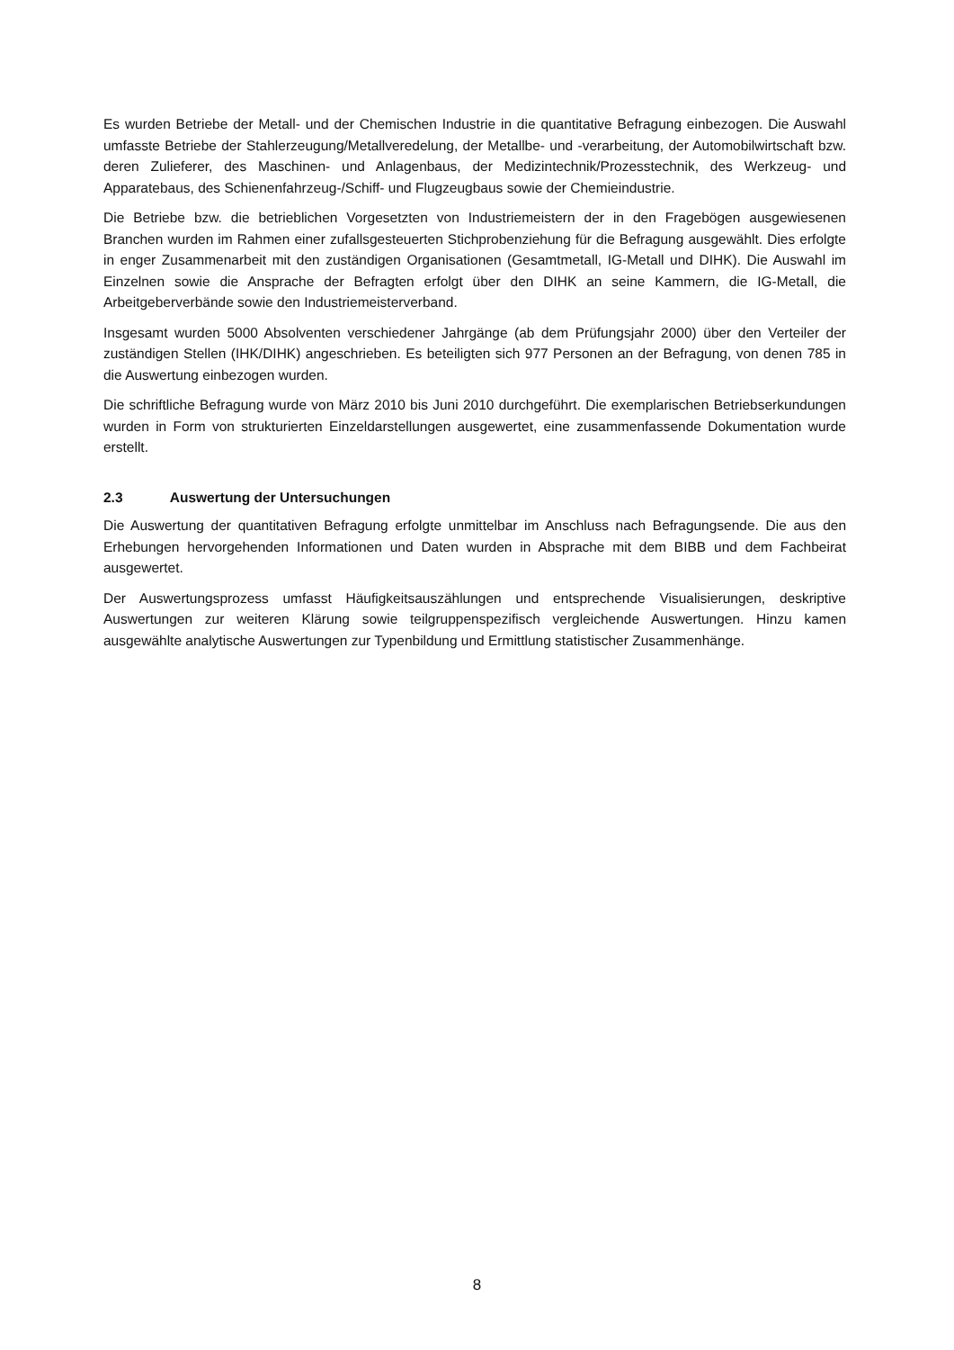Es wurden Betriebe der Metall- und der Chemischen Industrie in die quantitative Befragung einbezogen. Die Auswahl umfasste Betriebe der Stahlerzeugung/Metallveredelung, der Metallbe- und -verarbeitung, der Automobilwirtschaft bzw. deren Zulieferer, des Maschinen- und Anlagenbaus, der Medizintechnik/Prozesstechnik, des Werkzeug- und Apparatebaus, des Schienenfahrzeug-/Schiff- und Flugzeugbaus sowie der Chemieindustrie.
Die Betriebe bzw. die betrieblichen Vorgesetzten von Industriemeistern der in den Fragebögen ausgewiesenen Branchen wurden im Rahmen einer zufallsgesteuerten Stichprobenziehung für die Befragung ausgewählt. Dies erfolgte in enger Zusammenarbeit mit den zuständigen Organisationen (Gesamtmetall, IG-Metall und DIHK). Die Auswahl im Einzelnen sowie die Ansprache der Befragten erfolgt über den DIHK an seine Kammern, die IG-Metall, die Arbeitgeberverbände sowie den Industriemeisterverband.
Insgesamt wurden 5000 Absolventen verschiedener Jahrgänge (ab dem Prüfungsjahr 2000) über den Verteiler der zuständigen Stellen (IHK/DIHK) angeschrieben. Es beteiligten sich 977 Personen an der Befragung, von denen 785 in die Auswertung einbezogen wurden.
Die schriftliche Befragung wurde von März 2010 bis Juni 2010 durchgeführt. Die exemplarischen Betriebserkundungen wurden in Form von strukturierten Einzeldarstellungen ausgewertet, eine zusammenfassende Dokumentation wurde erstellt.
2.3 Auswertung der Untersuchungen
Die Auswertung der quantitativen Befragung erfolgte unmittelbar im Anschluss nach Befragungsende. Die aus den Erhebungen hervorgehenden Informationen und Daten wurden in Absprache mit dem BIBB und dem Fachbeirat ausgewertet.
Der Auswertungsprozess umfasst Häufigkeitsauszählungen und entsprechende Visualisierungen, deskriptive Auswertungen zur weiteren Klärung sowie teilgruppenspezifisch vergleichende Auswertungen. Hinzu kamen ausgewählte analytische Auswertungen zur Typenbildung und Ermittlung statistischer Zusammenhänge.
8